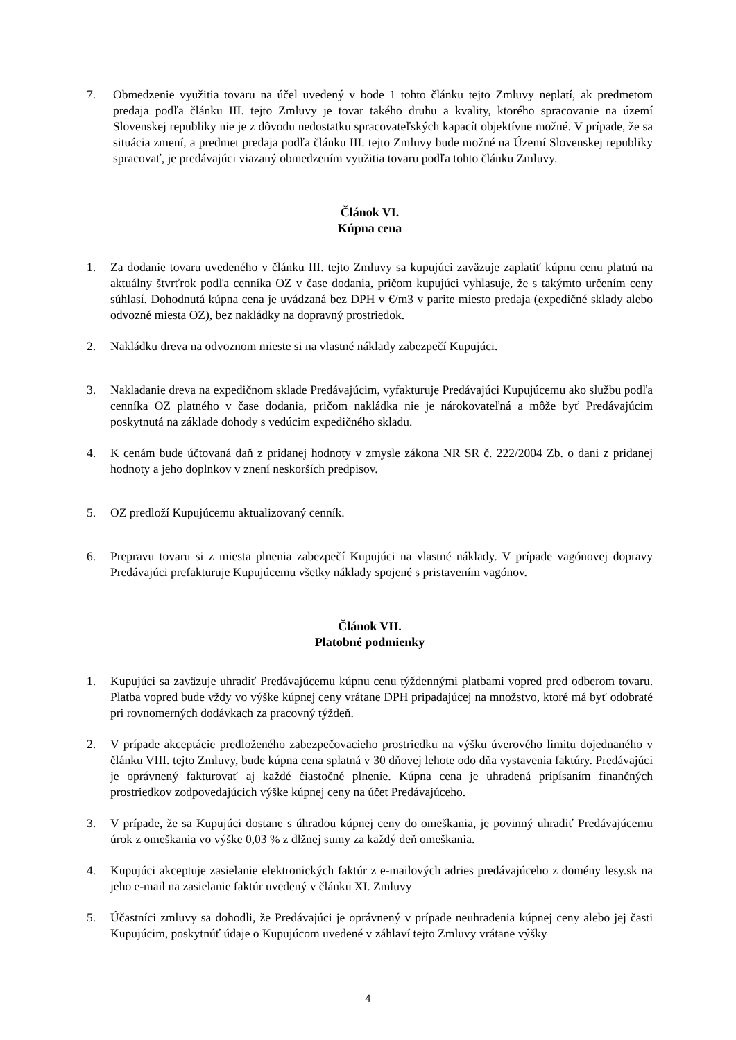7. Obmedzenie využitia tovaru na účel uvedený v bode 1 tohto článku tejto Zmluvy neplatí, ak predmetom predaja podľa článku III. tejto Zmluvy je tovar takého druhu a kvality, ktorého spracovanie na území Slovenskej republiky nie je z dôvodu nedostatku spracovateľských kapacít objektívne možné. V prípade, že sa situácia zmení, a predmet predaja podľa článku III. tejto Zmluvy bude možné na Území Slovenskej republiky spracovať, je predávajúci viazaný obmedzením využitia tovaru podľa tohto článku Zmluvy.
Článok VI.
Kúpna cena
1. Za dodanie tovaru uvedeného v článku III. tejto Zmluvy sa kupujúci zaväzuje zaplatiť kúpnu cenu platnú na aktuálny štvrťrok podľa cenníka OZ v čase dodania, pričom kupujúci vyhlasuje, že s takýmto určením ceny súhlasí. Dohodnutá kúpna cena je uvádzaná bez DPH v €/m3 v parite miesto predaja (expedičné sklady alebo odvozné miesta OZ), bez nakládky na dopravný prostriedok.
2. Nakládku dreva na odvoznom mieste si na vlastné náklady zabezpečí Kupujúci.
3. Nakladanie dreva na expedičnom sklade Predávajúcim, vyfakturuje Predávajúci Kupujúcemu ako službu podľa cenníka OZ platného v čase dodania, pričom nakládka nie je nárokovateľná a môže byť Predávajúcim poskytnutá na základe dohody s vedúcim expedičného skladu.
4. K cenám bude účtovaná daň z pridanej hodnoty v zmysle zákona NR SR č. 222/2004 Zb. o dani z pridanej hodnoty a jeho doplnkov v znení neskorších predpisov.
5. OZ predloží Kupujúcemu aktualizovaný cenník.
6. Prepravu tovaru si z miesta plnenia zabezpečí Kupujúci na vlastné náklady. V prípade vagónovej dopravy Predávajúci prefakturuje Kupujúcemu všetky náklady spojené s pristavením vagónov.
Článok VII.
Platobné podmienky
1. Kupujúci sa zaväzuje uhradiť Predávajúcemu kúpnu cenu týždennými platbami vopred pred odberom tovaru. Platba vopred bude vždy vo výške kúpnej ceny vrátane DPH pripadajúcej na množstvo, ktoré má byť odobraté pri rovnomerných dodávkach za pracovný týždeň.
2. V prípade akceptácie predloženého zabezpečovacieho prostriedku na výšku úverového limitu dojednaného v článku VIII. tejto Zmluvy, bude kúpna cena splatná v 30 dňovej lehote odo dňa vystavenia faktúry. Predávajúci je oprávnený fakturovať aj každé čiastočné plnenie. Kúpna cena je uhradená pripísaním finančných prostriedkov zodpovedajúcich výške kúpnej ceny na účet Predávajúceho.
3. V prípade, že sa Kupujúci dostane s úhradou kúpnej ceny do omeškania, je povinný uhradiť Predávajúcemu úrok z omeškania vo výške 0,03 % z dlžnej sumy za každý deň omeškania.
4. Kupujúci akceptuje zasielanie elektronických faktúr z e-mailových adries predávajúceho z domény lesy.sk na jeho e-mail na zasielanie faktúr uvedený v článku XI. Zmluvy
5. Účastníci zmluvy sa dohodli, že Predávajúci je oprávnený v prípade neuhradenia kúpnej ceny alebo jej časti Kupujúcim, poskytnúť údaje o Kupujúcom uvedené v záhlaví tejto Zmluvy vrátane výšky
4